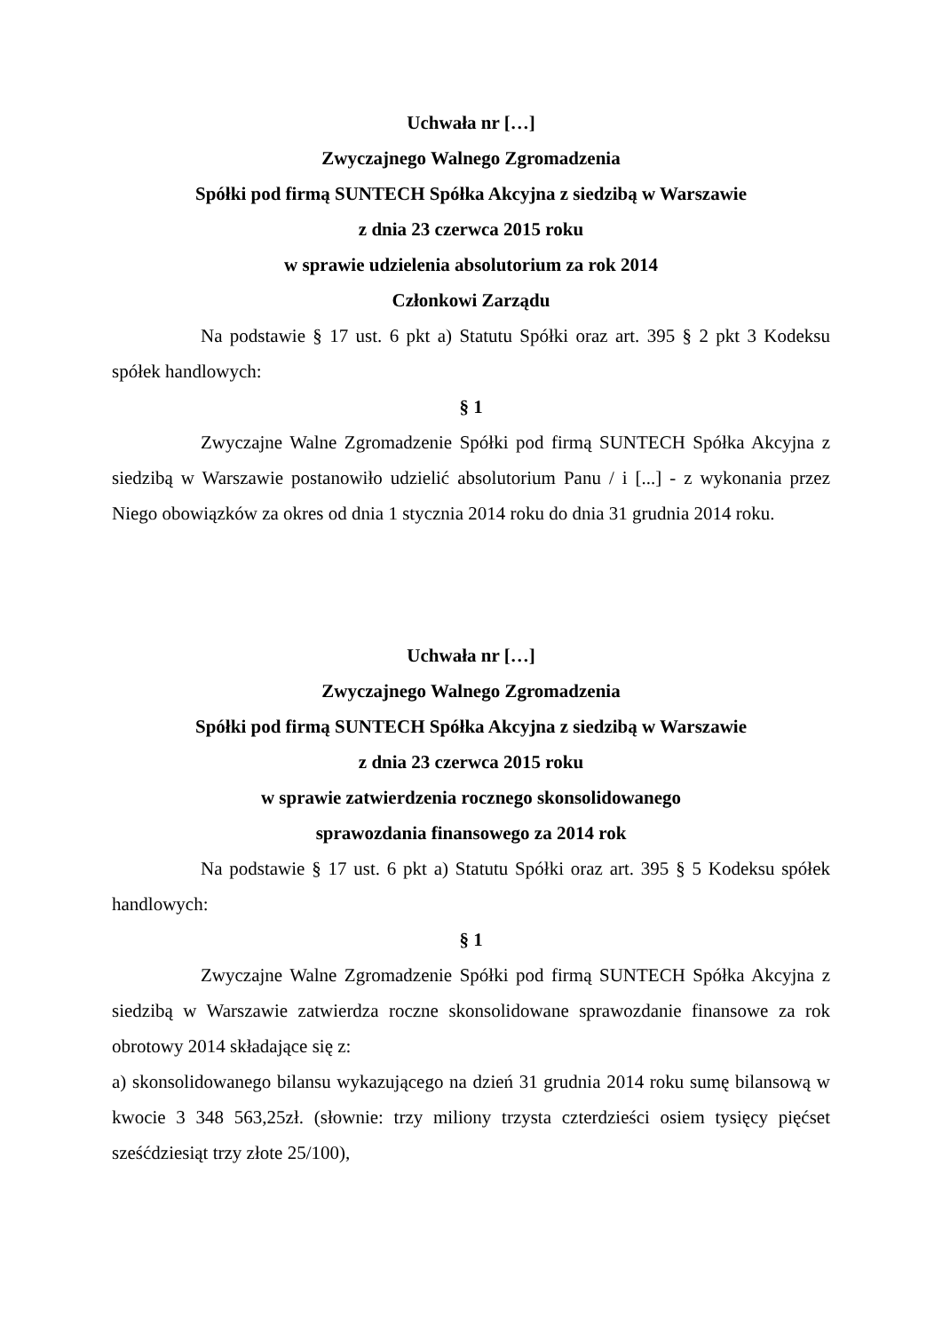Uchwała nr […]
Zwyczajnego Walnego Zgromadzenia
Spółki pod firmą SUNTECH Spółka Akcyjna z siedzibą w Warszawie
z dnia 23 czerwca 2015 roku
w sprawie udzielenia absolutorium za rok 2014
Członkowi Zarządu
Na podstawie § 17 ust. 6 pkt a) Statutu Spółki oraz art. 395 § 2 pkt 3 Kodeksu spółek handlowych:
§ 1
Zwyczajne Walne Zgromadzenie Spółki pod firmą SUNTECH Spółka Akcyjna z siedzibą w Warszawie postanowiło udzielić absolutorium Panu / i [...] - z wykonania przez Niego obowiązków za okres od dnia 1 stycznia 2014 roku do dnia 31 grudnia 2014 roku.
Uchwała nr […]
Zwyczajnego Walnego Zgromadzenia
Spółki pod firmą SUNTECH Spółka Akcyjna z siedzibą w Warszawie
z dnia 23 czerwca 2015 roku
w sprawie zatwierdzenia rocznego skonsolidowanego
sprawozdania finansowego za 2014 rok
Na podstawie § 17 ust. 6 pkt a) Statutu Spółki oraz art. 395 § 5 Kodeksu spółek handlowych:
§ 1
Zwyczajne Walne Zgromadzenie Spółki pod firmą SUNTECH Spółka Akcyjna z siedzibą w Warszawie zatwierdza roczne skonsolidowane sprawozdanie finansowe za rok obrotowy 2014 składające się z:
a) skonsolidowanego bilansu wykazującego na dzień 31 grudnia 2014 roku sumę bilansową w kwocie 3 348 563,25zł. (słownie: trzy miliony trzysta czterdzieści osiem tysięcy pięćset sześćdziesiąt trzy złote 25/100),